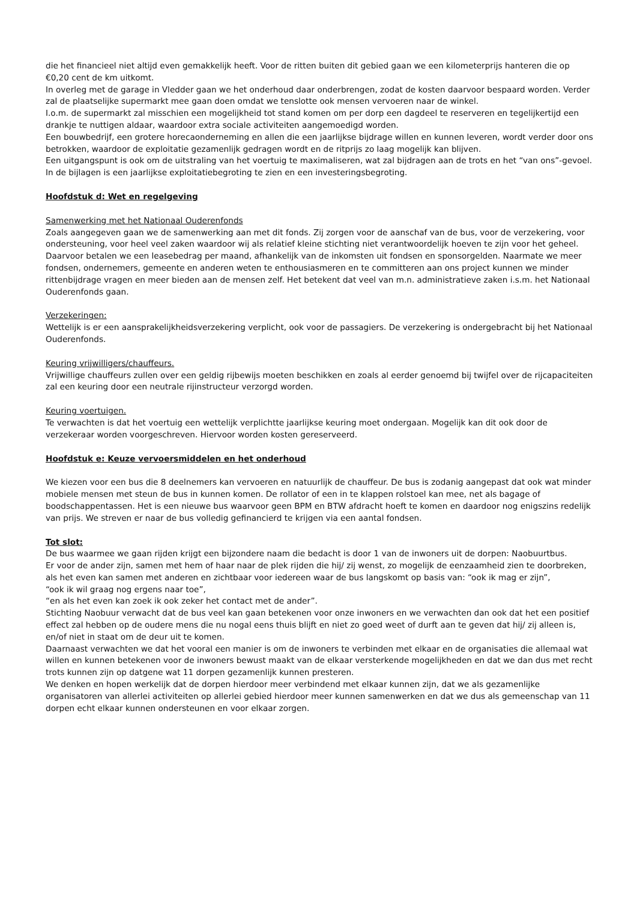die het financieel niet altijd even gemakkelijk heeft. Voor de ritten buiten dit gebied gaan we een kilometerprijs hanteren die op €0,20 cent de km uitkomt.
In overleg met de garage in Vledder gaan we het onderhoud daar onderbrengen, zodat de kosten daarvoor bespaard worden. Verder zal de plaatselijke supermarkt mee gaan doen omdat we tenslotte ook mensen vervoeren naar de winkel.
I.o.m. de supermarkt zal misschien een mogelijkheid tot stand komen om per dorp een dagdeel te reserveren en tegelijkertijd een drankje te nuttigen aldaar, waardoor extra sociale activiteiten aangemoedigd worden.
Een bouwbedrijf, een grotere horecaonderneming en allen die een jaarlijkse bijdrage willen en kunnen leveren, wordt verder door ons betrokken, waardoor de exploitatie gezamenlijk gedragen wordt en de ritprijs zo laag mogelijk kan blijven.
Een uitgangspunt is ook om de uitstraling van het voertuig te maximaliseren, wat zal bijdragen aan de trots en het “van ons”-gevoel.
In de bijlagen is een jaarlijkse exploitatiebegroting te zien en een investeringsbegroting.
Hoofdstuk d: Wet en regelgeving
Samenwerking met het Nationaal Ouderenfonds
Zoals aangegeven gaan we de samenwerking aan met dit fonds. Zij zorgen voor de aanschaf van de bus, voor de verzekering, voor ondersteuning, voor heel veel zaken waardoor wij als relatief kleine stichting niet verantwoordelijk hoeven te zijn voor het geheel. Daarvoor betalen we een leasebedrag per maand, afhankelijk van de inkomsten uit fondsen en sponsorgelden. Naarmate we meer fondsen, ondernemers, gemeente en anderen weten te enthousiasmeren en te committeren aan ons project kunnen we minder rittenbijdrage vragen en meer bieden aan de mensen zelf. Het betekent dat veel van m.n. administratieve zaken i.s.m. het Nationaal Ouderenfonds gaan.
Verzekeringen:
Wettelijk is er een aansprakelijkheidsverzekering verplicht, ook voor de passagiers. De verzekering is ondergebracht bij het Nationaal Ouderenfonds.
Keuring vrijwilligers/chauffeurs.
Vrijwillige chauffeurs zullen over een geldig rijbewijs moeten beschikken en zoals al eerder genoemd bij twijfel over de rijcapaciteiten zal een keuring door een neutrale rijinstructeur verzorgd worden.
Keuring voertuigen.
Te verwachten is dat het voertuig een wettelijk verplichtte jaarlijkse keuring moet ondergaan. Mogelijk kan dit ook door de verzekeraar worden voorgeschreven. Hiervoor worden kosten gereserveerd.
Hoofdstuk e: Keuze vervoersmiddelen en het onderhoud
We kiezen voor een bus die 8 deelnemers kan vervoeren en natuurlijk de chauffeur. De bus is zodanig aangepast dat ook wat minder mobiele mensen met steun de bus in kunnen komen. De rollator of een in te klappen rolstoel kan mee, net als bagage of boodschappentassen. Het is een nieuwe bus waarvoor geen BPM en BTW afdracht hoeft te komen en daardoor nog enigszins redelijk van prijs. We streven er naar de bus volledig gefinancierd te krijgen via een aantal fondsen.
Tot slot:
De bus waarmee we gaan rijden krijgt een bijzondere naam die bedacht is door 1 van de inwoners uit de dorpen: Naobuurtbus.
Er voor de ander zijn, samen met hem of haar naar de plek rijden die hij/ zij wenst, zo mogelijk de eenzaamheid zien te doorbreken, als het even kan samen met anderen en zichtbaar voor iedereen waar de bus langskomt op basis van: “ook ik mag er zijn”,
“ook ik wil graag nog ergens naar toe”,
“en als het even kan zoek ik ook zeker het contact met de ander”.
Stichting Naobuur verwacht dat de bus veel kan gaan betekenen voor onze inwoners en we verwachten dan ook dat het een positief effect zal hebben op de oudere mens die nu nogal eens thuis blijft en niet zo goed weet of durft aan te geven dat hij/ zij alleen is, en/of niet in staat om de deur uit te komen.
Daarnaast verwachten we dat het vooral een manier is om de inwoners te verbinden met elkaar en de organisaties die allemaal wat willen en kunnen betekenen voor de inwoners bewust maakt van de elkaar versterkende mogelijkheden en dat we dan dus met recht trots kunnen zijn op datgene wat 11 dorpen gezamenlijk kunnen presteren.
We denken en hopen werkelijk dat de dorpen hierdoor meer verbindend met elkaar kunnen zijn, dat we als gezamenlijke organisatoren van allerlei activiteiten op allerlei gebied hierdoor meer kunnen samenwerken en dat we dus als gemeenschap van 11 dorpen echt elkaar kunnen ondersteunen en voor elkaar zorgen.